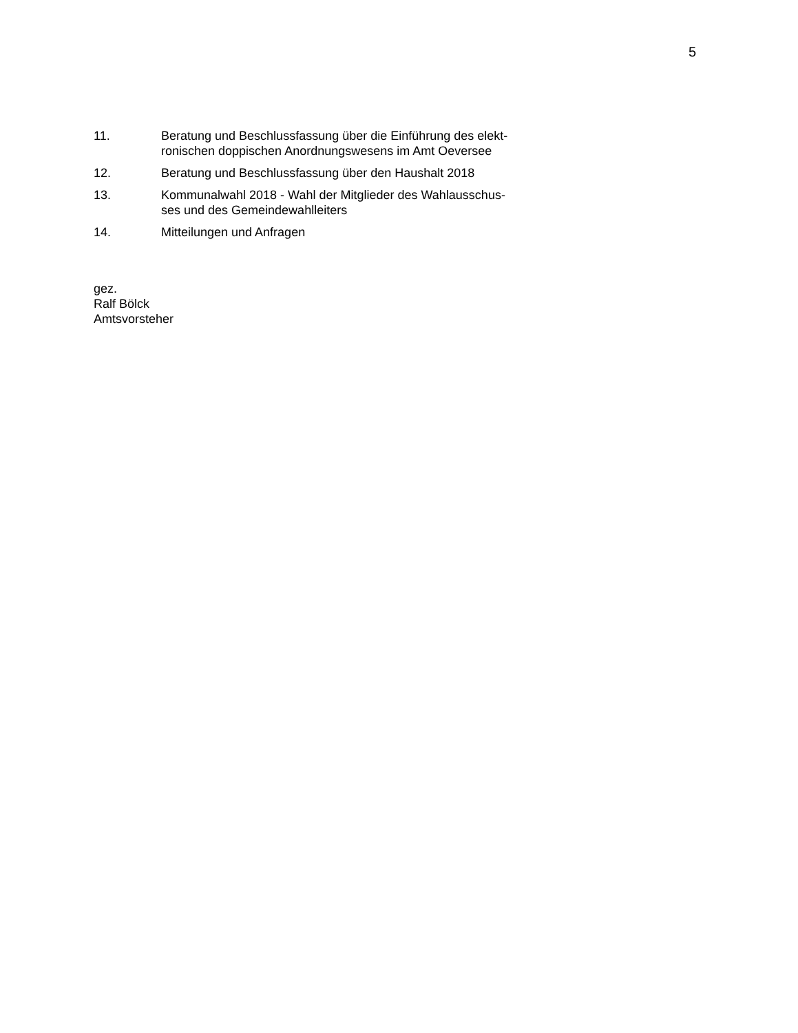5
11. Beratung und Beschlussfassung über die Einführung des elekt-
ronischen doppischen Anordnungswesens im Amt Oeversee
12. Beratung und Beschlussfassung über den Haushalt 2018
13. Kommunalwahl 2018 - Wahl der Mitglieder des Wahlausschus-
ses und des Gemeindewahlleiters
14. Mitteilungen und Anfragen
gez.
Ralf Bölck
Amtsvorsteher